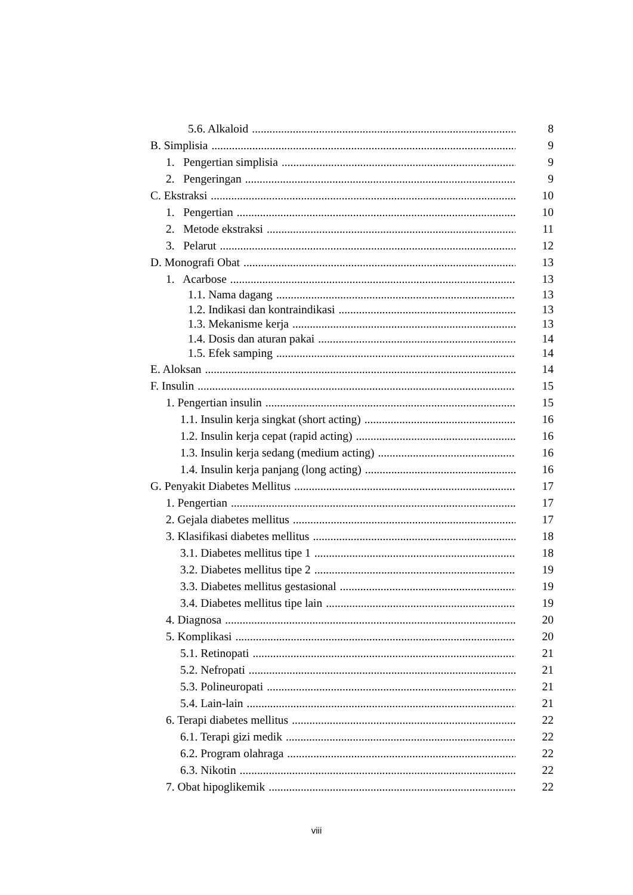5.6. Alkaloid 8
B. Simplisia 9
1. Pengertian simplisia 9
2. Pengeringan 9
C. Ekstraksi 10
1. Pengertian 10
2. Metode ekstraksi 11
3. Pelarut 12
D. Monografi Obat 13
1. Acarbose 13
1.1. Nama dagang 13
1.2. Indikasi dan kontraindikasi 13
1.3. Mekanisme kerja 13
1.4. Dosis dan aturan pakai 14
1.5. Efek samping 14
E. Aloksan 14
F. Insulin 15
1. Pengertian insulin 15
1.1. Insulin kerja singkat (short acting) 16
1.2. Insulin kerja cepat (rapid acting) 16
1.3. Insulin kerja sedang (medium acting) 16
1.4. Insulin kerja panjang (long acting) 16
G. Penyakit Diabetes Mellitus 17
1. Pengertian 17
2. Gejala diabetes mellitus 17
3. Klasifikasi diabetes mellitus 18
3.1. Diabetes mellitus tipe 1 18
3.2. Diabetes mellitus tipe 2 19
3.3. Diabetes mellitus gestasional 19
3.4. Diabetes mellitus tipe lain 19
4. Diagnosa 20
5. Komplikasi 20
5.1. Retinopati 21
5.2. Nefropati 21
5.3. Polineuropati 21
5.4. Lain-lain 21
6. Terapi diabetes mellitus 22
6.1. Terapi gizi medik 22
6.2. Program olahraga 22
6.3. Nikotin 22
7. Obat hipoglikemik 22
viii